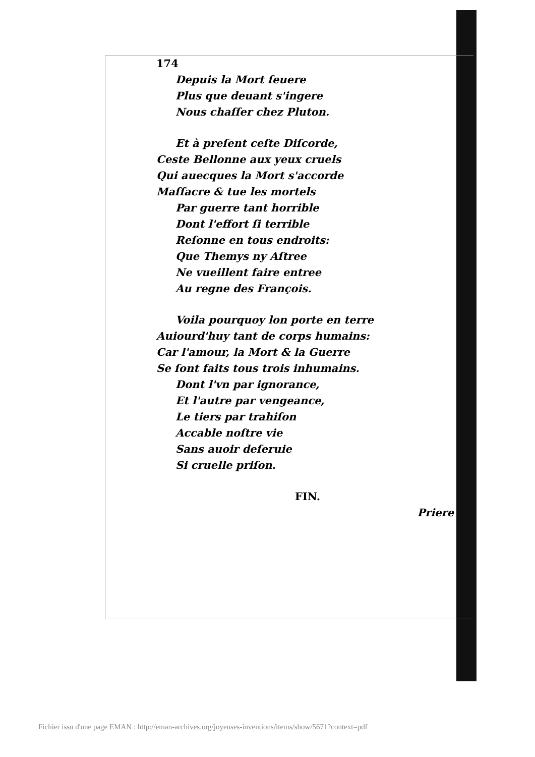174
Depuis la Mort ſeuere
Plus que deuant s'ingere
Nous chaſſer chez Pluton.
Et à preſent ceſte Diſcorde,
Ceste Bellonne aux yeux cruels
Qui auecques la Mort s'accorde
Maſſacre & tue les mortels
Par guerre tant horrible
Dont l'effort ſi terrible
Reſonne en tous endroits:
Que Themys ny Aſtree
Ne vueillent faire entree
Au regne des François.
Voila pourquoy lon porte en terre
Auiourd'huy tant de corps humains:
Car l'amour, la Mort & la Guerre
Se ſont faits tous trois inhumains.
Dont l'vn par ignorance,
Et l'autre par vengeance,
Le tiers par trahiſon
Accable noſtre vie
Sans auoir deſeruie
Si cruelle priſon.
FIN.
Priere
Fichier issu d'une page EMAN : http://eman-archives.org/joyeuses-inventions/items/show/5671?context=pdf